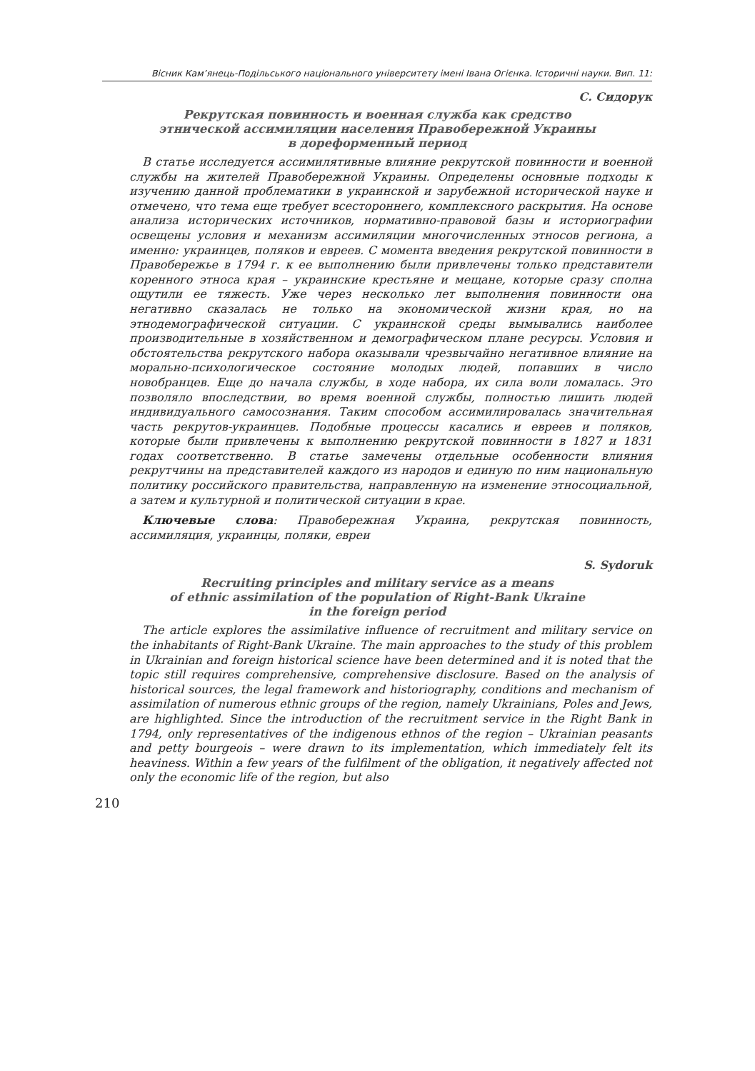Вісник Кам’янець-Подільського національного університету імені Івана Огієнка. Історичні науки. Вип. 11:
С. Сидорук
Рекрутская повинность и военная служба как средство
этнической ассимиляции населения Правобережной Украины
в дореформенный период
В статье исследуется ассимилятивные влияние рекрутской повинности и военной службы на жителей Правобережной Украины. Определены основные подходы к изучению данной проблематики в украинской и зарубежной исторической науке и отмечено, что тема еще требует всестороннего, комплексного раскрытия. На основе анализа исторических источников, нормативно-правовой базы и историографии освещены условия и механизм ассимиляции многочисленных этносов региона, а именно: украинцев, поляков и евреев. С момента введения рекрутской повинности в Правобережье в 1794 г. к ее выполнению были привлечены только представители коренного этноса края – украинские крестьяне и мещане, которые сразу сполна ощутили ее тяжесть. Уже через несколько лет выполнения повинности она негативно сказалась не только на экономической жизни края, но на этнодемографической ситуации. С украинской среды вымывались наиболее производительные в хозяйственном и демографическом плане ресурсы. Условия и обстоятельства рекрутского набора оказывали чрезвычайно негативное влияние на морально-психологическое состояние молодых людей, попавших в число новобранцев. Еще до начала службы, в ходе набора, их сила воли ломалась. Это позволяло впоследствии, во время военной службы, полностью лишить людей индивидуального самосознания. Таким способом ассимилировалась значительная часть рекрутов-украинцев. Подобные процессы касались и евреев и поляков, которые были привлечены к выполнению рекрутской повинности в 1827 и 1831 годах соответственно. В статье замечены отдельные особенности влияния рекрутчины на представителей каждого из народов и единую по ним национальную политику российского правительства, направленную на изменение этносоциальной, а затем и культурной и политической ситуации в крае.
Ключевые слова: Правобережная Украина, рекрутская повинность, ассимиляция, украинцы, поляки, евреи
S. Sydoruk
Recruiting principles and military service as a means
of ethnic assimilation of the population of Right-Bank Ukraine
in the foreign period
The article explores the assimilative influence of recruitment and military service on the inhabitants of Right-Bank Ukraine. The main approaches to the study of this problem in Ukrainian and foreign historical science have been determined and it is noted that the topic still requires comprehensive, comprehensive disclosure. Based on the analysis of historical sources, the legal framework and historiography, conditions and mechanism of assimilation of numerous ethnic groups of the region, namely Ukrainians, Poles and Jews, are highlighted. Since the introduction of the recruitment service in the Right Bank in 1794, only representatives of the indigenous ethnos of the region – Ukrainian peasants and petty bourgeois – were drawn to its implementation, which immediately felt its heaviness. Within a few years of the fulfilment of the obligation, it negatively affected not only the economic life of the region, but also
210